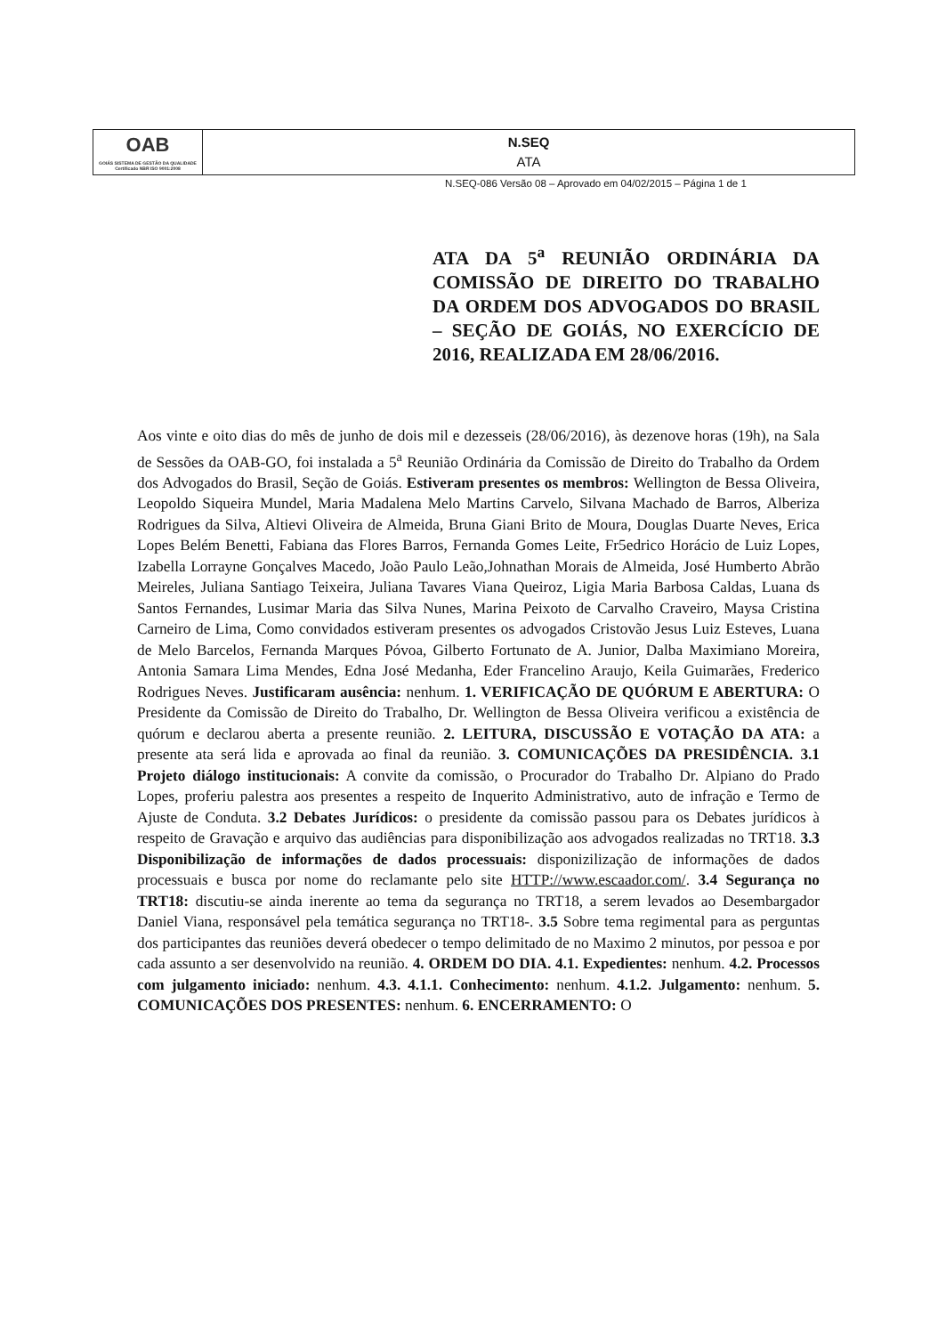OAB
GOIÁS SISTEMA DE GESTÃO DA QUALIDADE Certificado NBR ISO 9001:2008
N.SEQ
ATA
N.SEQ-086 Versão 08 – Aprovado em 04/02/2015 – Página 1 de 1
ATA DA 5<sup>a</sup> REUNIÃO ORDINÁRIA DA COMISSÃO DE DIREITO DO TRABALHO DA ORDEM DOS ADVOGADOS DO BRASIL – SEÇÃO DE GOIÁS, NO EXERCÍCIO DE 2016, REALIZADA EM 28/06/2016.
Aos vinte e oito dias do mês de junho de dois mil e dezesseis (28/06/2016), às dezenove horas (19h), na Sala de Sessões da OAB-GO, foi instalada a 5<sup>a</sup> Reunião Ordinária da Comissão de Direito do Trabalho da Ordem dos Advogados do Brasil, Seção de Goiás. Estiveram presentes os membros: Wellington de Bessa Oliveira, Leopoldo Siqueira Mundel, Maria Madalena Melo Martins Carvelo, Silvana Machado de Barros, Alberiza Rodrigues da Silva, Altievi Oliveira de Almeida, Bruna Giani Brito de Moura, Douglas Duarte Neves, Erica Lopes Belém Benetti, Fabiana das Flores Barros, Fernanda Gomes Leite, Fr5edrico Horácio de Luiz Lopes, Izabella Lorrayne Gonçalves Macedo, João Paulo Leão,Johnathan Morais de Almeida, José Humberto Abrão Meireles, Juliana Santiago Teixeira, Juliana Tavares Viana Queiroz, Ligia Maria Barbosa Caldas, Luana ds Santos Fernandes, Lusimar Maria das Silva Nunes, Marina Peixoto de Carvalho Craveiro, Maysa Cristina Carneiro de Lima, Como convidados estiveram presentes os advogados Cristovão Jesus Luiz Esteves, Luana de Melo Barcelos, Fernanda Marques Póvoa, Gilberto Fortunato de A. Junior, Dalba Maximiano Moreira, Antonia Samara Lima Mendes, Edna José Medanha, Eder Francelino Araujo, Keila Guimarães, Frederico Rodrigues Neves. Justificaram ausência: nenhum. 1. VERIFICAÇÃO DE QUÓRUM E ABERTURA: O Presidente da Comissão de Direito do Trabalho, Dr. Wellington de Bessa Oliveira verificou a existência de quórum e declarou aberta a presente reunião. 2. LEITURA, DISCUSSÃO E VOTAÇÃO DA ATA: a presente ata será lida e aprovada ao final da reunião. 3. COMUNICAÇÕES DA PRESIDÊNCIA. 3.1 Projeto diálogo institucionais: A convite da comissão, o Procurador do Trabalho Dr. Alpiano do Prado Lopes, proferiu palestra aos presentes a respeito de Inquerito Administrativo, auto de infração e Termo de Ajuste de Conduta. 3.2 Debates Jurídicos: o presidente da comissão passou para os Debates jurídicos à respeito de Gravação e arquivo das audiências para disponibilização aos advogados realizadas no TRT18. 3.3 Disponibilização de informações de dados processuais: disponizilização de informações de dados processuais e busca por nome do reclamante pelo site HTTP://www.escaador.com/. 3.4 Segurança no TRT18: discutiu-se ainda inerente ao tema da segurança no TRT18, a serem levados ao Desembargador Daniel Viana, responsável pela temática segurança no TRT18-. 3.5 Sobre tema regimental para as perguntas dos participantes das reuniões deverá obedecer o tempo delimitado de no Maximo 2 minutos, por pessoa e por cada assunto a ser desenvolvido na reunião. 4. ORDEM DO DIA. 4.1. Expedientes: nenhum. 4.2. Processos com julgamento iniciado: nenhum. 4.3. 4.1.1. Conhecimento: nenhum. 4.1.2. Julgamento: nenhum. 5. COMUNICAÇÕES DOS PRESENTES: nenhum. 6. ENCERRAMENTO: O